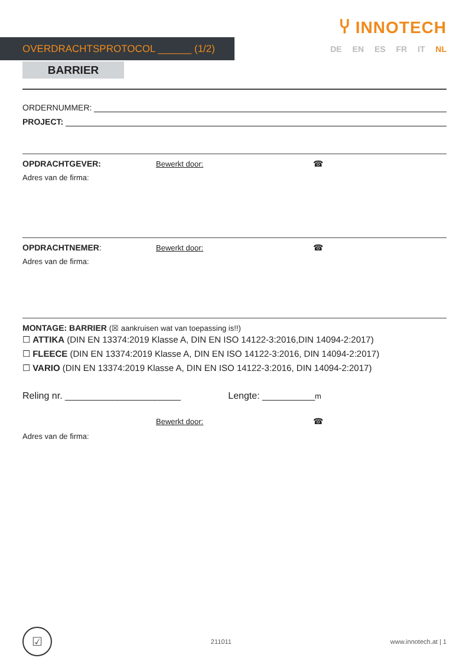Ⴤ INNOTECH
OVERDRACHTSPROTOCOL ______ (1/2) DE EN ES FR IT NL
BARRIER
ORDERNUMMER:
PROJECT:
OPDRACHTGEVER: Bewerkt door: ☎
Adres van de firma:
OPDRACHTNEMER: Bewerkt door: ☎
Adres van de firma:
MONTAGE: BARRIER (☒ aankruisen wat van toepassing is!!)
☐ ATTIKA (DIN EN 13374:2019 Klasse A, DIN EN ISO 14122-3:2016,DIN 14094-2:2017)
☐ FLEECE (DIN EN 13374:2019 Klasse A, DIN EN ISO 14122-3:2016, DIN 14094-2:2017)
☐ VARIO (DIN EN 13374:2019 Klasse A, DIN EN ISO 14122-3:2016, DIN 14094-2:2017)
Reling nr. ______________________ Lengte: __________m
Bewerkt door: ☎
Adres van de firma:
☑
211011 www.innotech.at | 1